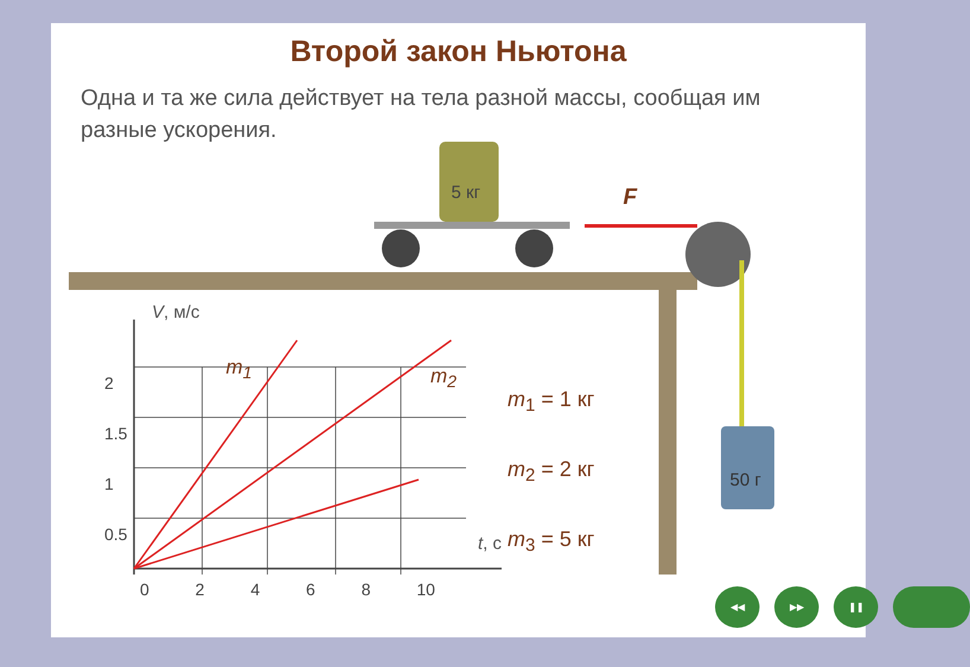Второй закон Ньютона
Одна и та же сила действует на тела разной массы, сообщая им разные ускорения.
5 кг
F
50 г
V, м/с
2
1.5
1
0.5
0 2 4 6 8 10
t, с
m<sub>1</sub> m<sub>2</sub>
m<sub>1</sub> = 1 кг
m<sub>2</sub> = 2 кг
m<sub>3</sub> = 5 кг
◀◀ ▶▶ ❚❚